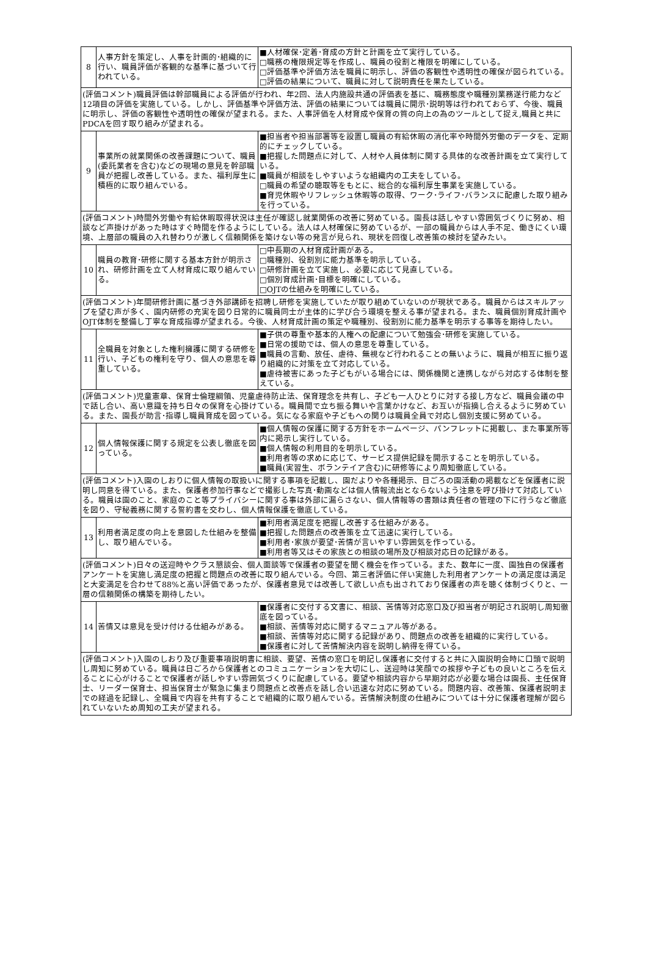| 8 | 人事方針を策定し、人事を計画的･組織的に行い、職員評価が客観的な基準に基づいて行われている。 | ■人材確保･定着･育成の方針と計画を立て実行している。 □職務の権限規定等を作成し、職員の役割と権限を明確にしている。 □評価基準や評価方法を職員に明示し、評価の客観性や透明性の確保が図られている。 □評価の結果について、職員に対して説明責任を果たしている。 |
| (評価コメント)職員評価は幹部職員による評価が行われ、年2回、法人内施設共通の評価表を基に、職務態度や職種別業務遂行能力など12項目の評価を実施している。しかし、評価基準や評価方法、評価の結果については職員に開示･説明等は行われておらず、今後、職員に明示し、評価の客観性や透明性の確保が望まれる。また、人事評価を人材育成や保育の質の向上の為のツールとして捉え,職員と共にPDCAを回す取り組みが望まれる。 | | |
| 9 | 事業所の就業関係の改善課題について、職員(委託業者を含む)などの現場の意見を幹部職員が把握し改善している。また、福利厚生に積極的に取り組んでいる。 | ■担当者や担当部署等を設置し職員の有給休暇の消化率や時間外労働のデータを、定期的にチェックしている。 ■把握した問題点に対して、人材や人員体制に関する具体的な改善計画を立て実行している。 ■職員が相談をしやすいような組織内の工夫をしている。 □職員の希望の聴取等をもとに、総合的な福利厚生事業を実施している。 ■育児休暇やリフレッシュ休暇等の取得、ワーク･ライフ･バランスに配慮した取り組みを行っている。 |
| (評価コメント)時間外労働や有給休暇取得状況は主任が確認し就業関係の改善に努めている。園長は話しやすい雰囲気づくりに努め、相談など声掛けがあった時はすぐ時間を作るようにしている。法人は人材確保に努めているが、一部の職員からは人手不足、働きにくい環境、上層部の職員の入れ替わりが激しく信頼関係を築けない等の発言が見られ、現状を回復し改善策の検討を望みたい。 | | |
| 10 | 職員の教育･研修に関する基本方針が明示され、研修計画を立て人材育成に取り組んでいる。 | □中長期の人材育成計画がある。 □職種別、役割別に能力基準を明示している。 □研修計画を立て実施し、必要に応じて見直している。 □個別育成計画･目標を明確にしている。 □OJTの仕組みを明確にしている。 |
| (評価コメント)年間研修計画に基づき外部講師を招聘し研修を実施していたが取り組めていないのが現状である。職員からはスキルアップを望む声が多く、園内研修の充実を図り日常的に職員同士が主体的に学び合う環境を整える事が望まれる。また、職員個別育成計画やOJT体制を整備し丁寧な育成指導が望まれる。今後、人材育成計画の策定や職種別、役割別に能力基準を明示する事等を期待したい。 | | |
| 11 | 全職員を対象とした権利擁護に関する研修を行い、子どもの権利を守り、個人の意思を尊重している。 | ■子供の尊重や基本的人権への配慮について勉強会･研修を実施している。 ■日常の援助では、個人の意思を尊重している。 ■職員の言動、放任、虐待、無視など行われることの無いように、職員が相互に振り返り組織的に対策を立て対応している。 ■虐待被害にあった子どもがいる場合には、関係機関と連携しながら対応する体制を整えている。 |
| (評価コメント)児童憲章、保育士倫理綱領、児童虐待防止法、保育理念を共有し、子ども一人ひとりに対する接し方など、職員会議の中で話し合い、高い意識を持ち日々の保育を心掛けている。職員間で立ち振る舞いや言葉かけなど、お互いが指摘し合えるように努めている。また、園長が助言･指導し職員育成を図っている。気になる家庭や子どもへの関りは職員全員で対応し個別支援に努めている。 | | |
| 12 | 個人情報保護に関する規定を公表し徹底を図っている。 | ■個人情報の保護に関する方針をホームページ、パンフレットに掲載し、また事業所等内に掲示し実行している。 ■個人情報の利用目的を明示している。 ■利用者等の求めに応じて、サービス提供記録を開示することを明示している。 ■職員(実習生、ボランテイア含む)に研修等により周知徹底している。 |
| (評価コメント)入園のしおりに個人情報の取扱いに関する事項を記載し、園だよりや各種掲示、日ごろの園活動の掲載などを保護者に説明し同意を得ている。また、保護者参加行事などで撮影した写真･動画などは個人情報流出とならないよう注意を呼び掛けて対応している。職員は園のこと、家庭のこと等プライバシーに関する事は外部に漏らさない、個人情報等の書類は責任者の管理の下に行うなど徹底を図り、守秘義務に関する誓約書を交わし、個人情報保護を徹底している。 | | |
| 13 | 利用者満足度の向上を意図した仕組みを整備し、取り組んでいる。 | ■利用者満足度を把握し改善する仕組みがある。 ■把握した問題点の改善策を立て迅速に実行している。 ■利用者･家族が要望･苦情が言いやすい雰囲気を作っている。 ■利用者等又はその家族との相談の場所及び相談対応日の記録がある。 |
| (評価コメント)日々の送迎時やクラス懇談会、個人面談等で保護者の要望を聞く機会を作っている。また、数年に一度、園独自の保護者アンケートを実施し満足度の把握と問題点の改善に取り組んでいる。今回、第三者評価に伴い実施した利用者アンケートの満足度は満足と大変満足を合わせて88%と高い評価であったが、保護者意見では改善して欲しい点も出されており保護者の声を聴く体制づくりと、一層の信頼関係の構築を期待したい。 | | |
| 14 | 苦情又は意見を受け付ける仕組みがある。 | ■保護者に交付する文書に、相談、苦情等対応窓口及び担当者が明記され説明し周知徹底を図っている。 ■相談、苦情等対応に関するマニュアル等がある。 ■相談、苦情等対応に関する記録があり、問題点の改善を組織的に実行している。 ■保護者に対して苦情解決内容を説明し納得を得ている。 |
| (評価コメント)入園のしおり及び重要事項説明書に相談、要望、苦情の窓口を明記し保護者に交付すると共に入園説明会時に口頭で説明し周知に努めている。職員は日ごろから保護者とのコミュニケーションを大切にし、送迎時は笑顔での挨拶や子どもの良いところを伝えることに心がけることで保護者が話しやすい雰囲気づくりに配慮している。要望や相談内容から早期対応が必要な場合は園長、主任保育士、リーダー保育士、担当保育士が緊急に集まり問題点と改善点を話し合い迅速な対応に努めている。問題内容、改善策、保護者説明までの経過を記録し、全職員で内容を共有することで組織的に取り組んでいる。苦情解決制度の仕組みについては十分に保護者理解が図られていないため周知の工夫が望まれる。 | | |